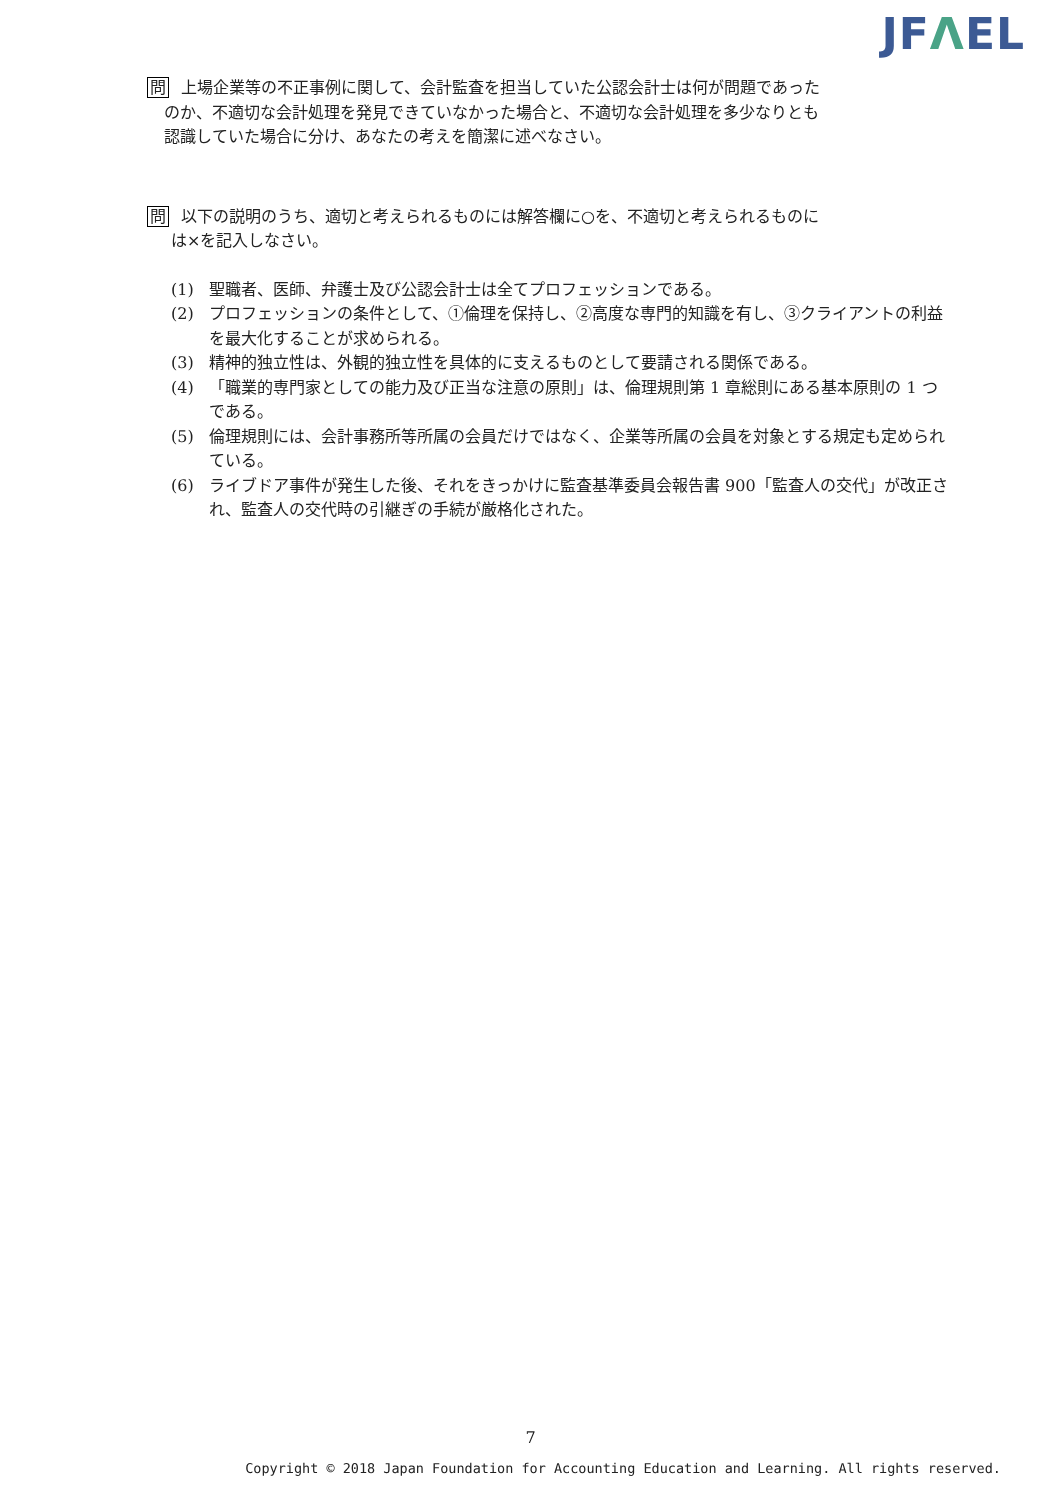JFΛEL
問 上場企業等の不正事例に関して、会計監査を担当していた公認会計士は何が問題であった
のか、不適切な会計処理を発見できていなかった場合と、不適切な会計処理を多少なりとも
認識していた場合に分け、あなたの考えを簡潔に述べなさい。
問 以下の説明のうち、適切と考えられるものには解答欄に○を、不適切と考えられるものに
は×を記入しなさい。
(1) 聖職者、医師、弁護士及び公認会計士は全てプロフェッションである。
(2) プロフェッションの条件として、①倫理を保持し、②高度な専門的知識を有し、③クライアントの利益を最大化することが求められる。
(3) 精神的独立性は、外観的独立性を具体的に支えるものとして要請される関係である。
(4) 「職業的専門家としての能力及び正当な注意の原則」は、倫理規則第 1 章総則にある基本原則の 1 つである。
(5) 倫理規則には、会計事務所等所属の会員だけではなく、企業等所属の会員を対象とする規定も定められている。
(6) ライブドア事件が発生した後、それをきっかけに監査基準委員会報告書 900「監査人の交代」が改正され、監査人の交代時の引継ぎの手続が厳格化された。
7
Copyright © 2018 Japan Foundation for Accounting Education and Learning. All rights reserved.